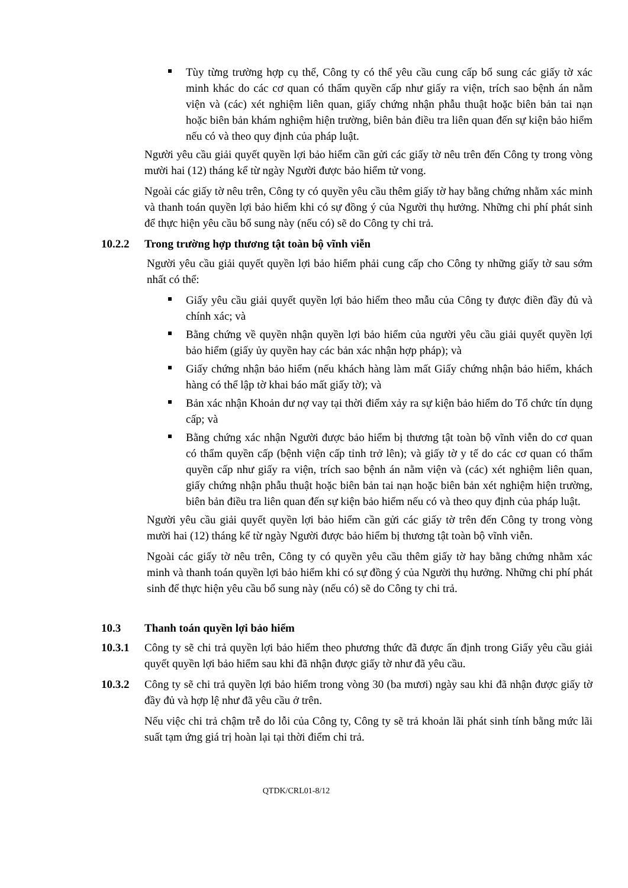Tùy từng trường hợp cụ thể, Công ty có thể yêu cầu cung cấp bổ sung các giấy tờ xác minh khác do các cơ quan có thẩm quyền cấp như giấy ra viện, trích sao bệnh án nằm viện và (các) xét nghiệm liên quan, giấy chứng nhận phẫu thuật hoặc biên bản tai nạn hoặc biên bản khám nghiệm hiện trường, biên bản điều tra liên quan đến sự kiện bảo hiểm nếu có và theo quy định của pháp luật.
Người yêu cầu giải quyết quyền lợi bảo hiểm cần gửi các giấy tờ nêu trên đến Công ty trong vòng mười hai (12) tháng kể từ ngày Người được bảo hiểm tử vong.
Ngoài các giấy tờ nêu trên, Công ty có quyền yêu cầu thêm giấy tờ hay bằng chứng nhằm xác minh và thanh toán quyền lợi bảo hiểm khi có sự đồng ý của Người thụ hưởng. Những chi phí phát sinh để thực hiện yêu cầu bổ sung này (nếu có) sẽ do Công ty chi trả.
10.2.2 Trong trường hợp thương tật toàn bộ vĩnh viễn
Người yêu cầu giải quyết quyền lợi bảo hiểm phải cung cấp cho Công ty những giấy tờ sau sớm nhất có thể:
Giấy yêu cầu giải quyết quyền lợi bảo hiểm theo mẫu của Công ty được điền đầy đủ và chính xác; và
Bằng chứng về quyền nhận quyền lợi bảo hiểm của người yêu cầu giải quyết quyền lợi bảo hiểm (giấy ủy quyền hay các bản xác nhận hợp pháp); và
Giấy chứng nhận bảo hiểm (nếu khách hàng làm mất Giấy chứng nhận bảo hiểm, khách hàng có thể lập tờ khai báo mất giấy tờ); và
Bản xác nhận Khoản dư nợ vay tại thời điểm xảy ra sự kiện bảo hiểm do Tổ chức tín dụng cấp; và
Bằng chứng xác nhận Người được bảo hiểm bị thương tật toàn bộ vĩnh viễn do cơ quan có thẩm quyền cấp (bệnh viện cấp tỉnh trở lên); và giấy tờ y tế do các cơ quan có thẩm quyền cấp như giấy ra viện, trích sao bệnh án nằm viện và (các) xét nghiệm liên quan, giấy chứng nhận phẫu thuật hoặc biên bản tai nạn hoặc biên bản xét nghiệm hiện trường, biên bản điều tra liên quan đến sự kiện bảo hiểm nếu có và theo quy định của pháp luật.
Người yêu cầu giải quyết quyền lợi bảo hiểm cần gửi các giấy tờ trên đến Công ty trong vòng mười hai (12) tháng kể từ ngày Người được bảo hiểm bị thương tật toàn bộ vĩnh viễn.
Ngoài các giấy tờ nêu trên, Công ty có quyền yêu cầu thêm giấy tờ hay bằng chứng nhằm xác minh và thanh toán quyền lợi bảo hiểm khi có sự đồng ý của Người thụ hưởng. Những chi phí phát sinh để thực hiện yêu cầu bổ sung này (nếu có) sẽ do Công ty chi trả.
10.3 Thanh toán quyền lợi bảo hiểm
10.3.1 Công ty sẽ chi trả quyền lợi bảo hiểm theo phương thức đã được ấn định trong Giấy yêu cầu giải quyết quyền lợi bảo hiểm sau khi đã nhận được giấy tờ như đã yêu cầu.
10.3.2 Công ty sẽ chi trả quyền lợi bảo hiểm trong vòng 30 (ba mươi) ngày sau khi đã nhận được giấy tờ đầy đủ và hợp lệ như đã yêu cầu ở trên.
Nếu việc chi trả chậm trễ do lỗi của Công ty, Công ty sẽ trả khoản lãi phát sinh tính bằng mức lãi suất tạm ứng giá trị hoàn lại tại thời điểm chi trả.
QTDK/CRL01-8/12